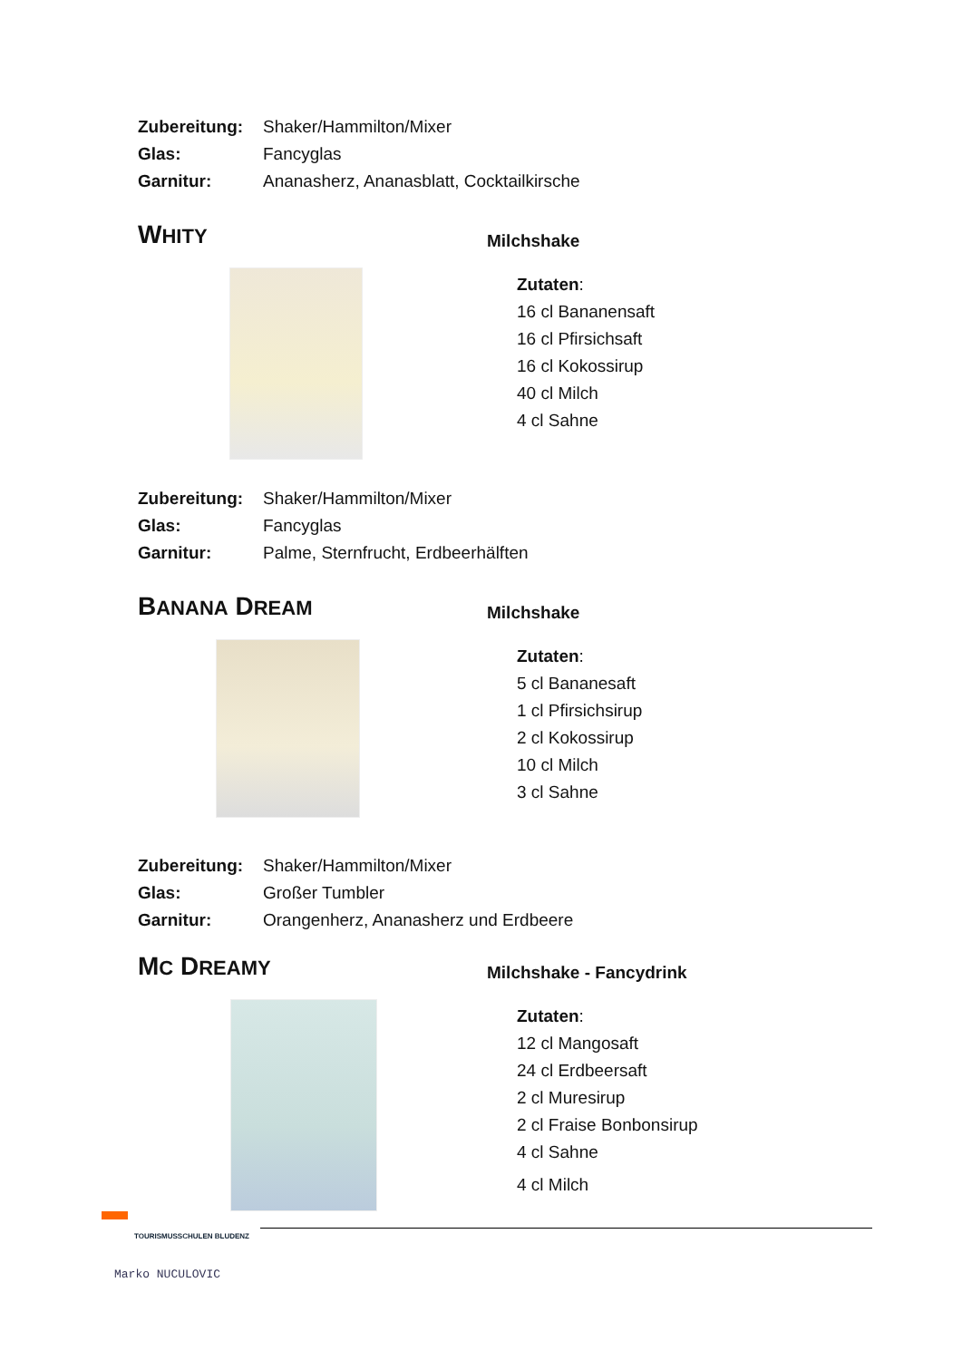Zubereitung: Shaker/Hammilton/Mixer
Glas: Fancyglas
Garnitur: Ananasherz, Ananasblatt, Cocktailkirsche
WHITY
Milchshake
Zutaten:
16 cl Bananensaft
16 cl Pfirsichsaft
16 cl Kokossirup
40 cl Milch
4 cl Sahne
Zubereitung: Shaker/Hammilton/Mixer
Glas: Fancyglas
Garnitur: Palme, Sternfrucht, Erdbeerhälften
BANANA DREAM
Milchshake
Zutaten:
5 cl Bananesaft
1 cl Pfirsichsirup
2 cl Kokossirup
10 cl Milch
3 cl Sahne
Zubereitung: Shaker/Hammilton/Mixer
Glas: Großer Tumbler
Garnitur: Orangenherz, Ananasherz und Erdbeere
MC DREAMY
Milchshake - Fancydrink
Zutaten:
12 cl Mangosaft
24 cl Erdbeersaft
2 cl Muresirup
2 cl Fraise Bonbonsirup
4 cl Sahne
4 cl Milch
TOURISMUSSCHULEN BLUDENZ
Marko NUCULOVIC